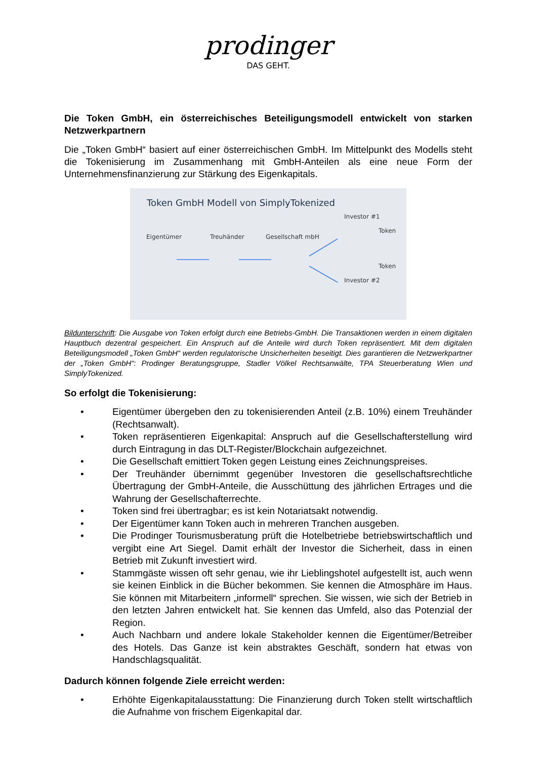prodinger
DAS GEHT.
Die Token GmbH, ein österreichisches Beteiligungsmodell entwickelt von starken Netzwerkpartnern
Die „Token GmbH“ basiert auf einer österreichischen GmbH. Im Mittelpunkt des Modells steht die Tokenisierung im Zusammenhang mit GmbH-Anteilen als eine neue Form der Unternehmensfinanzierung zur Stärkung des Eigenkapitals.
Token GmbH Modell von SimplyTokenized
Eigentümer Treuhänder Gesellschaft mbH Investor #1
Token
Token
Investor #2
Bildunterschrift: Die Ausgabe von Token erfolgt durch eine Betriebs-GmbH. Die Transaktionen werden in einem digitalen Hauptbuch dezentral gespeichert. Ein Anspruch auf die Anteile wird durch Token repräsentiert. Mit dem digitalen Beteiligungsmodell „Token GmbH“ werden regulatorische Unsicherheiten beseitigt. Dies garantieren die Netzwerkpartner der „Token GmbH“: Prodinger Beratungsgruppe, Stadler Völkel Rechtsanwälte, TPA Steuerberatung Wien und SimplyTokenized.
So erfolgt die Tokenisierung:
• Eigentümer übergeben den zu tokenisierenden Anteil (z.B. 10%) einem Treuhänder (Rechtsanwalt).
• Token repräsentieren Eigenkapital: Anspruch auf die Gesellschafterstellung wird durch Eintragung in das DLT-Register/Blockchain aufgezeichnet.
• Die Gesellschaft emittiert Token gegen Leistung eines Zeichnungspreises.
• Der Treuhänder übernimmt gegenüber Investoren die gesellschaftsrechtliche Übertragung der GmbH-Anteile, die Ausschüttung des jährlichen Ertrages und die Wahrung der Gesellschafterrechte.
• Token sind frei übertragbar; es ist kein Notariatsakt notwendig.
• Der Eigentümer kann Token auch in mehreren Tranchen ausgeben.
• Die Prodinger Tourismusberatung prüft die Hotelbetriebe betriebswirtschaftlich und vergibt eine Art Siegel. Damit erhält der Investor die Sicherheit, dass in einen Betrieb mit Zukunft investiert wird.
• Stammgäste wissen oft sehr genau, wie ihr Lieblingshotel aufgestellt ist, auch wenn sie keinen Einblick in die Bücher bekommen. Sie kennen die Atmosphäre im Haus. Sie können mit Mitarbeitern „informell“ sprechen. Sie wissen, wie sich der Betrieb in den letzten Jahren entwickelt hat. Sie kennen das Umfeld, also das Potenzial der Region.
• Auch Nachbarn und andere lokale Stakeholder kennen die Eigentümer/Betreiber des Hotels. Das Ganze ist kein abstraktes Geschäft, sondern hat etwas von Handschlagsqualität.
Dadurch können folgende Ziele erreicht werden:
• Erhöhte Eigenkapitalausstattung: Die Finanzierung durch Token stellt wirtschaftlich die Aufnahme von frischem Eigenkapital dar.